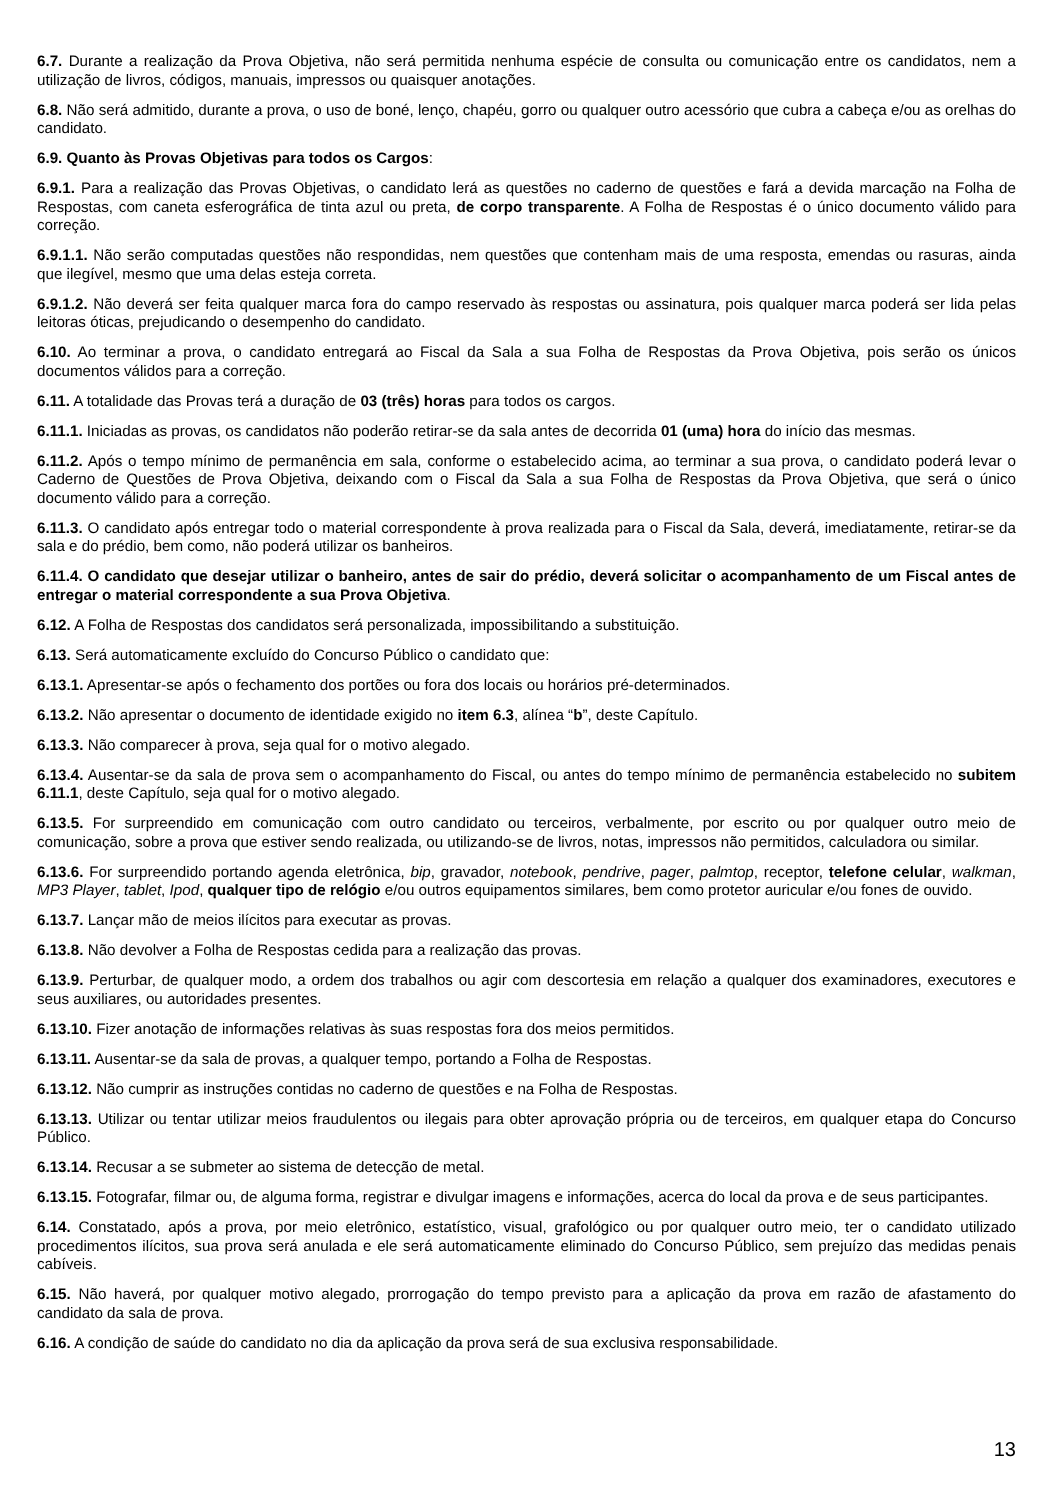6.7. Durante a realização da Prova Objetiva, não será permitida nenhuma espécie de consulta ou comunicação entre os candidatos, nem a utilização de livros, códigos, manuais, impressos ou quaisquer anotações.
6.8. Não será admitido, durante a prova, o uso de boné, lenço, chapéu, gorro ou qualquer outro acessório que cubra a cabeça e/ou as orelhas do candidato.
6.9. Quanto às Provas Objetivas para todos os Cargos:
6.9.1. Para a realização das Provas Objetivas, o candidato lerá as questões no caderno de questões e fará a devida marcação na Folha de Respostas, com caneta esferográfica de tinta azul ou preta, de corpo transparente. A Folha de Respostas é o único documento válido para correção.
6.9.1.1. Não serão computadas questões não respondidas, nem questões que contenham mais de uma resposta, emendas ou rasuras, ainda que ilegível, mesmo que uma delas esteja correta.
6.9.1.2. Não deverá ser feita qualquer marca fora do campo reservado às respostas ou assinatura, pois qualquer marca poderá ser lida pelas leitoras óticas, prejudicando o desempenho do candidato.
6.10. Ao terminar a prova, o candidato entregará ao Fiscal da Sala a sua Folha de Respostas da Prova Objetiva, pois serão os únicos documentos válidos para a correção.
6.11. A totalidade das Provas terá a duração de 03 (três) horas para todos os cargos.
6.11.1. Iniciadas as provas, os candidatos não poderão retirar-se da sala antes de decorrida 01 (uma) hora do início das mesmas.
6.11.2. Após o tempo mínimo de permanência em sala, conforme o estabelecido acima, ao terminar a sua prova, o candidato poderá levar o Caderno de Questões de Prova Objetiva, deixando com o Fiscal da Sala a sua Folha de Respostas da Prova Objetiva, que será o único documento válido para a correção.
6.11.3. O candidato após entregar todo o material correspondente à prova realizada para o Fiscal da Sala, deverá, imediatamente, retirar-se da sala e do prédio, bem como, não poderá utilizar os banheiros.
6.11.4. O candidato que desejar utilizar o banheiro, antes de sair do prédio, deverá solicitar o acompanhamento de um Fiscal antes de entregar o material correspondente a sua Prova Objetiva.
6.12. A Folha de Respostas dos candidatos será personalizada, impossibilitando a substituição.
6.13. Será automaticamente excluído do Concurso Público o candidato que:
6.13.1. Apresentar-se após o fechamento dos portões ou fora dos locais ou horários pré-determinados.
6.13.2. Não apresentar o documento de identidade exigido no item 6.3, alínea “b”, deste Capítulo.
6.13.3. Não comparecer à prova, seja qual for o motivo alegado.
6.13.4. Ausentar-se da sala de prova sem o acompanhamento do Fiscal, ou antes do tempo mínimo de permanência estabelecido no subitem 6.11.1, deste Capítulo, seja qual for o motivo alegado.
6.13.5. For surpreendido em comunicação com outro candidato ou terceiros, verbalmente, por escrito ou por qualquer outro meio de comunicação, sobre a prova que estiver sendo realizada, ou utilizando-se de livros, notas, impressos não permitidos, calculadora ou similar.
6.13.6. For surpreendido portando agenda eletrônica, bip, gravador, notebook, pendrive, pager, palmtop, receptor, telefone celular, walkman, MP3 Player, tablet, Ipod, qualquer tipo de relógio e/ou outros equipamentos similares, bem como protetor auricular e/ou fones de ouvido.
6.13.7. Lançar mão de meios ilícitos para executar as provas.
6.13.8. Não devolver a Folha de Respostas cedida para a realização das provas.
6.13.9. Perturbar, de qualquer modo, a ordem dos trabalhos ou agir com descortesia em relação a qualquer dos examinadores, executores e seus auxiliares, ou autoridades presentes.
6.13.10. Fizer anotação de informações relativas às suas respostas fora dos meios permitidos.
6.13.11. Ausentar-se da sala de provas, a qualquer tempo, portando a Folha de Respostas.
6.13.12. Não cumprir as instruções contidas no caderno de questões e na Folha de Respostas.
6.13.13. Utilizar ou tentar utilizar meios fraudulentos ou ilegais para obter aprovação própria ou de terceiros, em qualquer etapa do Concurso Público.
6.13.14. Recusar a se submeter ao sistema de detecção de metal.
6.13.15. Fotografar, filmar ou, de alguma forma, registrar e divulgar imagens e informações, acerca do local da prova e de seus participantes.
6.14. Constatado, após a prova, por meio eletrônico, estatístico, visual, grafológico ou por qualquer outro meio, ter o candidato utilizado procedimentos ilícitos, sua prova será anulada e ele será automaticamente eliminado do Concurso Público, sem prejuízo das medidas penais cabíveis.
6.15. Não haverá, por qualquer motivo alegado, prorrogação do tempo previsto para a aplicação da prova em razão de afastamento do candidato da sala de prova.
6.16. A condição de saúde do candidato no dia da aplicação da prova será de sua exclusiva responsabilidade.
13